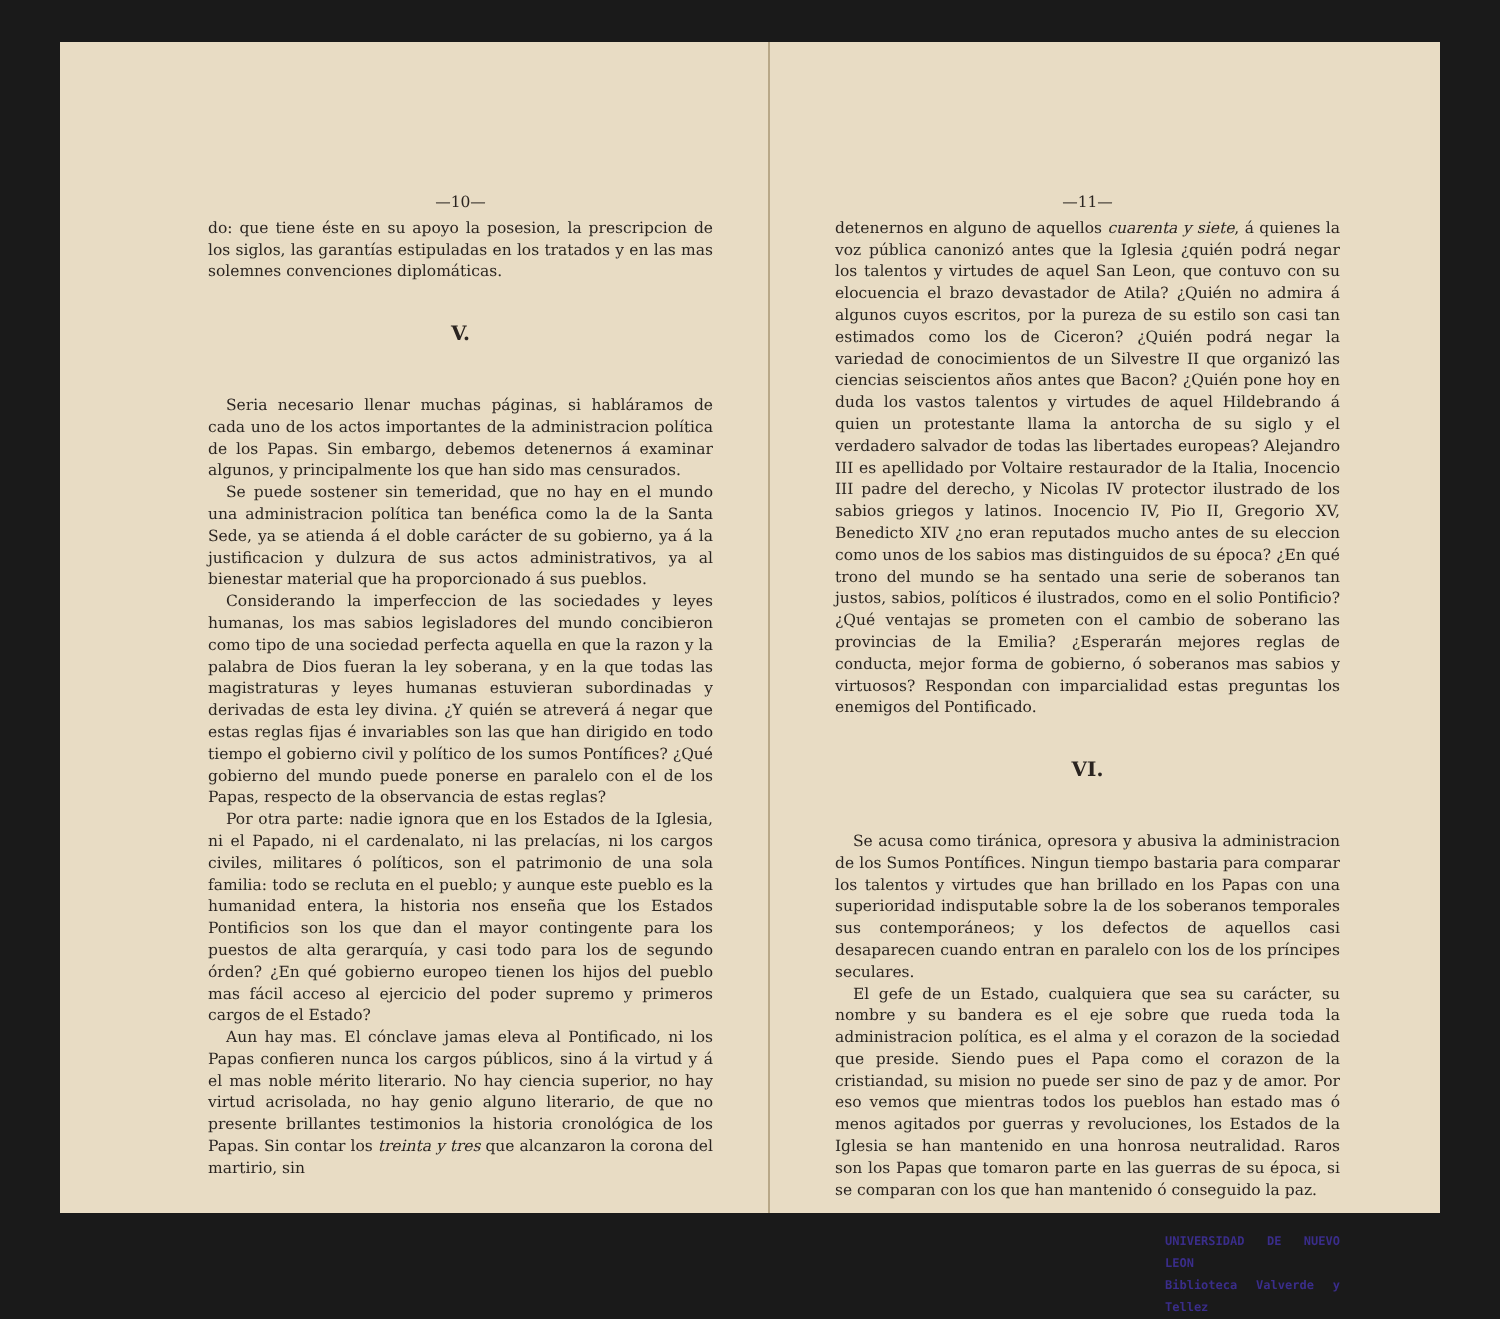—10—
do: que tiene éste en su apoyo la posesion, la prescripcion de los siglos, las garantías estipuladas en los tratados y en las mas solemnes convenciones diplomáticas.
V.
Seria necesario llenar muchas páginas, si habláramos de cada uno de los actos importantes de la administracion política de los Papas. Sin embargo, debemos detenernos á examinar algunos, y principalmente los que han sido mas censurados.
Se puede sostener sin temeridad, que no hay en el mundo una administracion política tan benéfica como la de la Santa Sede, ya se atienda á el doble carácter de su gobierno, ya á la justificacion y dulzura de sus actos administrativos, ya al bienestar material que ha proporcionado á sus pueblos.
Considerando la imperfeccion de las sociedades y leyes humanas, los mas sabios legisladores del mundo concibieron como tipo de una sociedad perfecta aquella en que la razon y la palabra de Dios fueran la ley soberana, y en la que todas las magistraturas y leyes humanas estuvieran subordinadas y derivadas de esta ley divina. ¿Y quién se atreverá á negar que estas reglas fijas é invariables son las que han dirigido en todo tiempo el gobierno civil y político de los sumos Pontífices? ¿Qué gobierno del mundo puede ponerse en paralelo con el de los Papas, respecto de la observancia de estas reglas?
Por otra parte: nadie ignora que en los Estados de la Iglesia, ni el Papado, ni el cardenalato, ni las prelacías, ni los cargos civiles, militares ó políticos, son el patrimonio de una sola familia: todo se recluta en el pueblo; y aunque este pueblo es la humanidad entera, la historia nos enseña que los Estados Pontificios son los que dan el mayor contingente para los puestos de alta gerarquía, y casi todo para los de segundo órden? ¿En qué gobierno europeo tienen los hijos del pueblo mas fácil acceso al ejercicio del poder supremo y primeros cargos de el Estado?
Aun hay mas. El cónclave jamas eleva al Pontificado, ni los Papas confieren nunca los cargos públicos, sino á la virtud y á el mas noble mérito literario. No hay ciencia superior, no hay virtud acrisolada, no hay genio alguno literario, de que no presente brillantes testimonios la historia cronológica de los Papas. Sin contar los treinta y tres que alcanzaron la corona del martirio, sin
—11—
detenernos en alguno de aquellos cuarenta y siete, á quienes la voz pública canonizó antes que la Iglesia ¿quién podrá negar los talentos y virtudes de aquel San Leon, que contuvo con su elocuencia el brazo devastador de Atila? ¿Quién no admira á algunos cuyos escritos, por la pureza de su estilo son casi tan estimados como los de Ciceron? ¿Quién podrá negar la variedad de conocimientos de un Silvestre II que organizó las ciencias seiscientos años antes que Bacon? ¿Quién pone hoy en duda los vastos talentos y virtudes de aquel Hildebrando á quien un protestante llama la antorcha de su siglo y el verdadero salvador de todas las libertades europeas? Alejandro III es apellidado por Voltaire restaurador de la Italia, Inocencio III padre del derecho, y Nicolas IV protector ilustrado de los sabios griegos y latinos. Inocencio IV, Pio II, Gregorio XV, Benedicto XIV ¿no eran reputados mucho antes de su eleccion como unos de los sabios mas distinguidos de su época? ¿En qué trono del mundo se ha sentado una serie de soberanos tan justos, sabios, políticos é ilustrados, como en el solio Pontificio? ¿Qué ventajas se prometen con el cambio de soberano las provincias de la Emilia? ¿Esperarán mejores reglas de conducta, mejor forma de gobierno, ó soberanos mas sabios y virtuosos? Respondan con imparcialidad estas preguntas los enemigos del Pontificado.
VI.
Se acusa como tiránica, opresora y abusiva la administracion de los Sumos Pontífices. Ningun tiempo bastaria para comparar los talentos y virtudes que han brillado en los Papas con una superioridad indisputable sobre la de los soberanos temporales sus contemporáneos; y los defectos de aquellos casi desaparecen cuando entran en paralelo con los de los príncipes seculares.
El gefe de un Estado, cualquiera que sea su carácter, su nombre y su bandera es el eje sobre que rueda toda la administracion política, es el alma y el corazon de la sociedad que preside. Siendo pues el Papa como el corazon de la cristiandad, su mision no puede ser sino de paz y de amor. Por eso vemos que mientras todos los pueblos han estado mas ó menos agitados por guerras y revoluciones, los Estados de la Iglesia se han mantenido en una honrosa neutralidad. Raros son los Papas que tomaron parte en las guerras de su época, si se comparan con los que han mantenido ó conseguido la paz.
UNIVERSIDAD DE NUEVO LEON
Biblioteca Valverde y Tellez